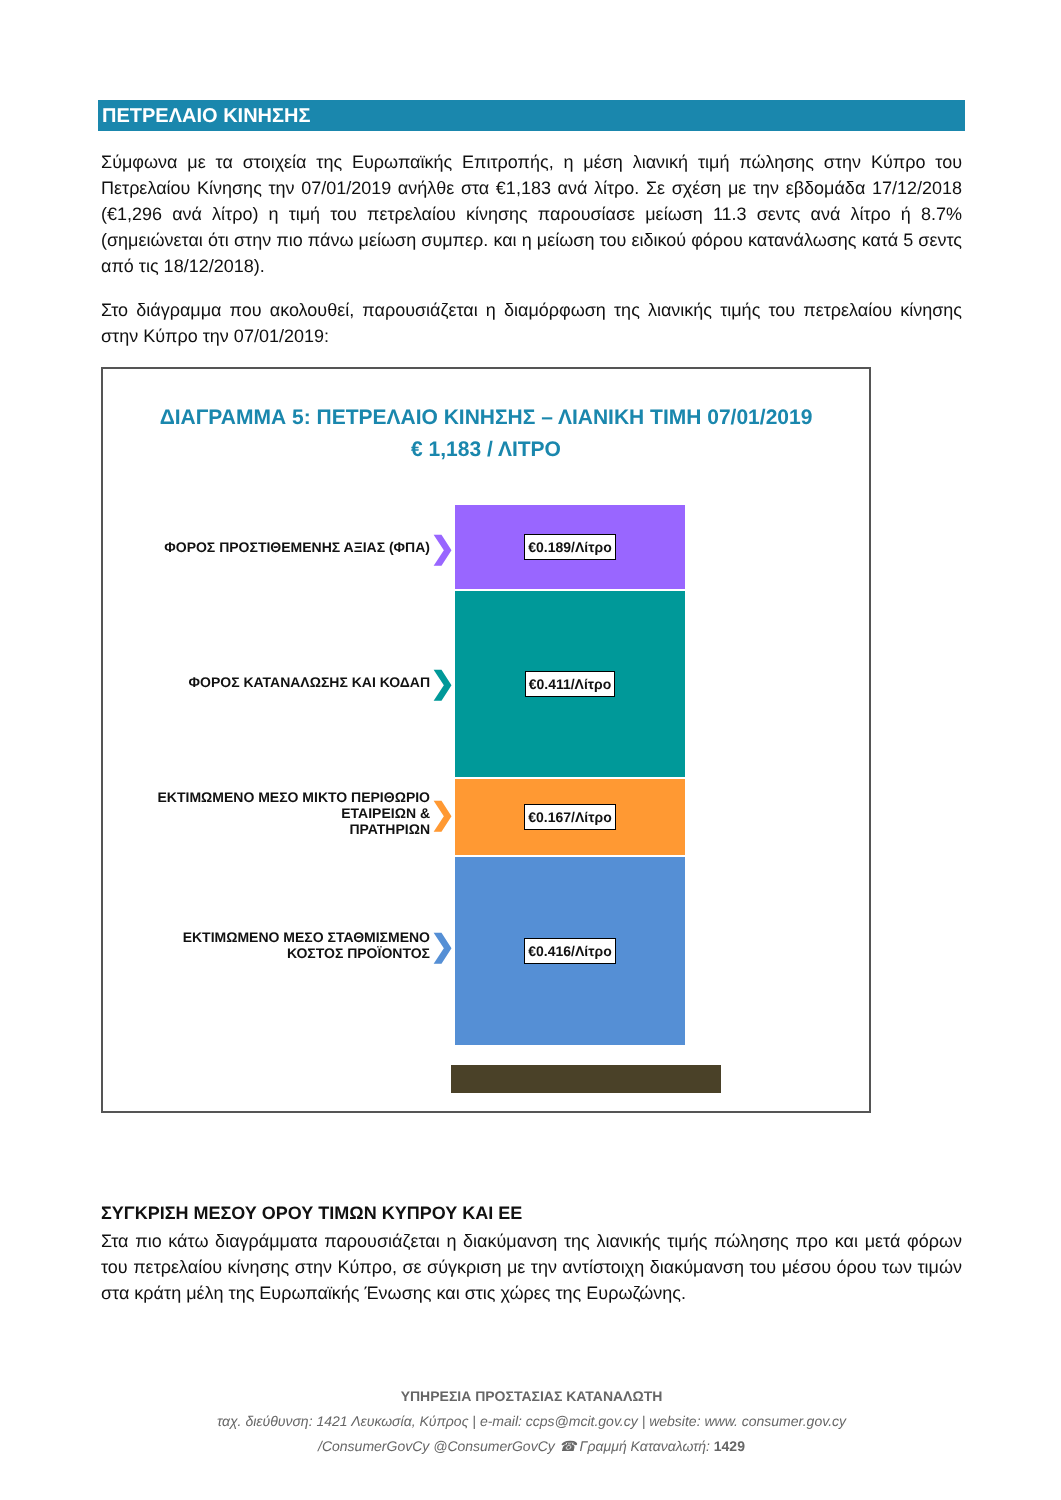ΠΕΤΡΕΛΑΙΟ ΚΙΝΗΣΗΣ
Σύμφωνα με τα στοιχεία της Ευρωπαϊκής Επιτροπής, η μέση λιανική τιμή πώλησης στην Κύπρο του Πετρελαίου Κίνησης την 07/01/2019 ανήλθε στα €1,183 ανά λίτρο. Σε σχέση με την εβδομάδα 17/12/2018 (€1,296 ανά λίτρο) η τιμή του πετρελαίου κίνησης παρουσίασε μείωση 11.3 σεντς ανά λίτρο ή 8.7% (σημειώνεται ότι στην πιο πάνω μείωση συμπερ. και η μείωση του ειδικού φόρου κατανάλωσης κατά 5 σεντς από τις 18/12/2018).
Στο διάγραμμα που ακολουθεί, παρουσιάζεται η διαμόρφωση της λιανικής τιμής του πετρελαίου κίνησης στην Κύπρο την 07/01/2019:
ΔΙΑΓΡΑΜΜΑ 5: ΠΕΤΡΕΛΑΙΟ ΚΙΝΗΣΗΣ – ΛΙΑΝΙΚΗ ΤΙΜΗ 07/01/2019
€ 1,183 / ΛΙΤΡΟ
ΦΟΡΟΣ ΠΡΟΣΤΙΘΕΜΕΝΗΣ ΑΞΙΑΣ (ΦΠΑ) ❯
ΦΟΡΟΣ ΚΑΤΑΝΑΛΩΣΗΣ ΚΑΙ ΚΟΔΑΠ ❯
ΕΚΤΙΜΩΜΕΝΟ ΜΕΣΟ ΜΙΚΤΟ ΠΕΡΙΘΩΡΙΟ ΕΤΑΙΡΕΙΩΝ &
ΠΡΑΤΗΡΙΩΝ ❯
ΕΚΤΙΜΩΜΕΝΟ ΜΕΣΟ ΣΤΑΘΜΙΣΜΕΝΟ
ΚΟΣΤΟΣ ΠΡΟΪΟΝΤΟΣ ❯
€0.189/Λίτρο
€0.411/Λίτρο
€0.167/Λίτρο
€0.416/Λίτρο
ΣΥΓΚΡΙΣΗ ΜΕΣΟΥ ΟΡΟΥ ΤΙΜΩΝ ΚΥΠΡΟΥ ΚΑΙ ΕΕ
Στα πιο κάτω διαγράμματα παρουσιάζεται η διακύμανση της λιανικής τιμής πώλησης προ και μετά φόρων του πετρελαίου κίνησης στην Κύπρο, σε σύγκριση με την αντίστοιχη διακύμανση του μέσου όρου των τιμών στα κράτη μέλη της Ευρωπαϊκής Ένωσης και στις χώρες της Ευρωζώνης.
ΥΠΗΡΕΣΙΑ ΠΡΟΣΤΑΣΙΑΣ ΚΑΤΑΝΑΛΩΤΗ
ταχ. διεύθυνση: 1421 Λευκωσία, Κύπρος | e-mail: ccps@mcit.gov.cy | website: www. consumer.gov.cy
/ConsumerGovCy @ConsumerGovCy ☎ Γραμμή Καταναλωτή: 1429